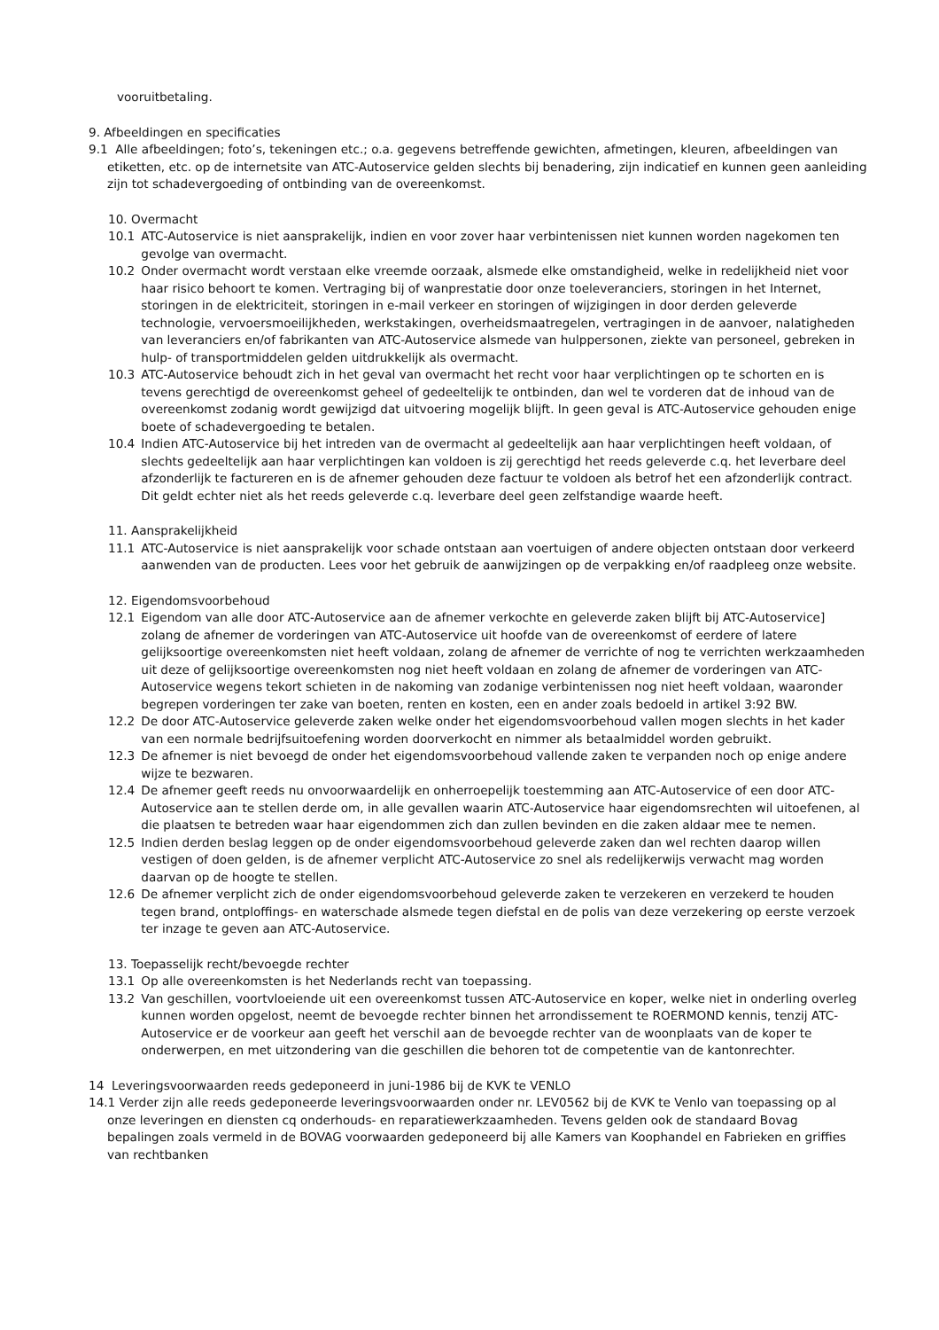vooruitbetaling.
9. Afbeeldingen en specificaties
9.1 Alle afbeeldingen; foto’s, tekeningen etc.; o.a. gegevens betreffende gewichten, afmetingen, kleuren, afbeeldingen van etiketten, etc. op de internetsite van ATC-Autoservice gelden slechts bij benadering, zijn indicatief en kunnen geen aanleiding zijn tot schadevergoeding of ontbinding van de overeenkomst.
10. Overmacht
10.1 ATC-Autoservice is niet aansprakelijk, indien en voor zover haar verbintenissen niet kunnen worden nagekomen ten gevolge van overmacht.
10.2 Onder overmacht wordt verstaan elke vreemde oorzaak, alsmede elke omstandigheid, welke in redelijkheid niet voor haar risico behoort te komen. Vertraging bij of wanprestatie door onze toeleveranciers, storingen in het Internet, storingen in de elektriciteit, storingen in e-mail verkeer en storingen of wijzigingen in door derden geleverde technologie, vervoersmoeilijkheden, werkstakingen, overheidsmaatregelen, vertragingen in de aanvoer, nalatigheden van leveranciers en/of fabrikanten van ATC-Autoservice alsmede van hulppersonen, ziekte van personeel, gebreken in hulp- of transportmiddelen gelden uitdrukkelijk als overmacht.
10.3 ATC-Autoservice behoudt zich in het geval van overmacht het recht voor haar verplichtingen op te schorten en is tevens gerechtigd de overeenkomst geheel of gedeeltelijk te ontbinden, dan wel te vorderen dat de inhoud van de overeenkomst zodanig wordt gewijzigd dat uitvoering mogelijk blijft. In geen geval is ATC-Autoservice gehouden enige boete of schadevergoeding te betalen.
10.4 Indien ATC-Autoservice bij het intreden van de overmacht al gedeeltelijk aan haar verplichtingen heeft voldaan, of slechts gedeeltelijk aan haar verplichtingen kan voldoen is zij gerechtigd het reeds geleverde c.q. het leverbare deel afzonderlijk te factureren en is de afnemer gehouden deze factuur te voldoen als betrof het een afzonderlijk contract. Dit geldt echter niet als het reeds geleverde c.q. leverbare deel geen zelfstandige waarde heeft.
11. Aansprakelijkheid
11.1 ATC-Autoservice is niet aansprakelijk voor schade ontstaan aan voertuigen of andere objecten ontstaan door verkeerd aanwenden van de producten. Lees voor het gebruik de aanwijzingen op de verpakking en/of raadpleeg onze website.
12. Eigendomsvoorbehoud
12.1 Eigendom van alle door ATC-Autoservice aan de afnemer verkochte en geleverde zaken blijft bij ATC-Autoservice] zolang de afnemer de vorderingen van ATC-Autoservice uit hoofde van de overeenkomst of eerdere of latere gelijksoortige overeenkomsten niet heeft voldaan, zolang de afnemer de verrichte of nog te verrichten werkzaamheden uit deze of gelijksoortige overeenkomsten nog niet heeft voldaan en zolang de afnemer de vorderingen van ATC-Autoservice wegens tekort schieten in de nakoming van zodanige verbintenissen nog niet heeft voldaan, waaronder begrepen vorderingen ter zake van boeten, renten en kosten, een en ander zoals bedoeld in artikel 3:92 BW.
12.2 De door ATC-Autoservice geleverde zaken welke onder het eigendomsvoorbehoud vallen mogen slechts in het kader van een normale bedrijfsuitoefening worden doorverkocht en nimmer als betaalmiddel worden gebruikt.
12.3 De afnemer is niet bevoegd de onder het eigendomsvoorbehoud vallende zaken te verpanden noch op enige andere wijze te bezwaren.
12.4 De afnemer geeft reeds nu onvoorwaardelijk en onherroepelijk toestemming aan ATC-Autoservice of een door ATC-Autoservice aan te stellen derde om, in alle gevallen waarin ATC-Autoservice haar eigendomsrechten wil uitoefenen, al die plaatsen te betreden waar haar eigendommen zich dan zullen bevinden en die zaken aldaar mee te nemen.
12.5 Indien derden beslag leggen op de onder eigendomsvoorbehoud geleverde zaken dan wel rechten daarop willen vestigen of doen gelden, is de afnemer verplicht ATC-Autoservice zo snel als redelijkerwijs verwacht mag worden daarvan op de hoogte te stellen.
12.6 De afnemer verplicht zich de onder eigendomsvoorbehoud geleverde zaken te verzekeren en verzekerd te houden tegen brand, ontploffings- en waterschade alsmede tegen diefstal en de polis van deze verzekering op eerste verzoek ter inzage te geven aan ATC-Autoservice.
13. Toepasselijk recht/bevoegde rechter
13.1 Op alle overeenkomsten is het Nederlands recht van toepassing.
13.2 Van geschillen, voortvloeiende uit een overeenkomst tussen ATC-Autoservice en koper, welke niet in onderling overleg kunnen worden opgelost, neemt de bevoegde rechter binnen het arrondissement te ROERMOND kennis, tenzij ATC-Autoservice er de voorkeur aan geeft het verschil aan de bevoegde rechter van de woonplaats van de koper te onderwerpen, en met uitzondering van die geschillen die behoren tot de competentie van de kantonrechter.
14 Leveringsvoorwaarden reeds gedeponeerd in juni-1986 bij de KVK te VENLO
14.1 Verder zijn alle reeds gedeponeerde leveringsvoorwaarden onder nr. LEV0562 bij de KVK te Venlo van toepassing op al onze leveringen en diensten cq onderhouds- en reparatiewerkzaamheden. Tevens gelden ook de standaard Bovag bepalingen zoals vermeld in de BOVAG voorwaarden gedeponeerd bij alle Kamers van Koophandel en Fabrieken en griffies van rechtbanken